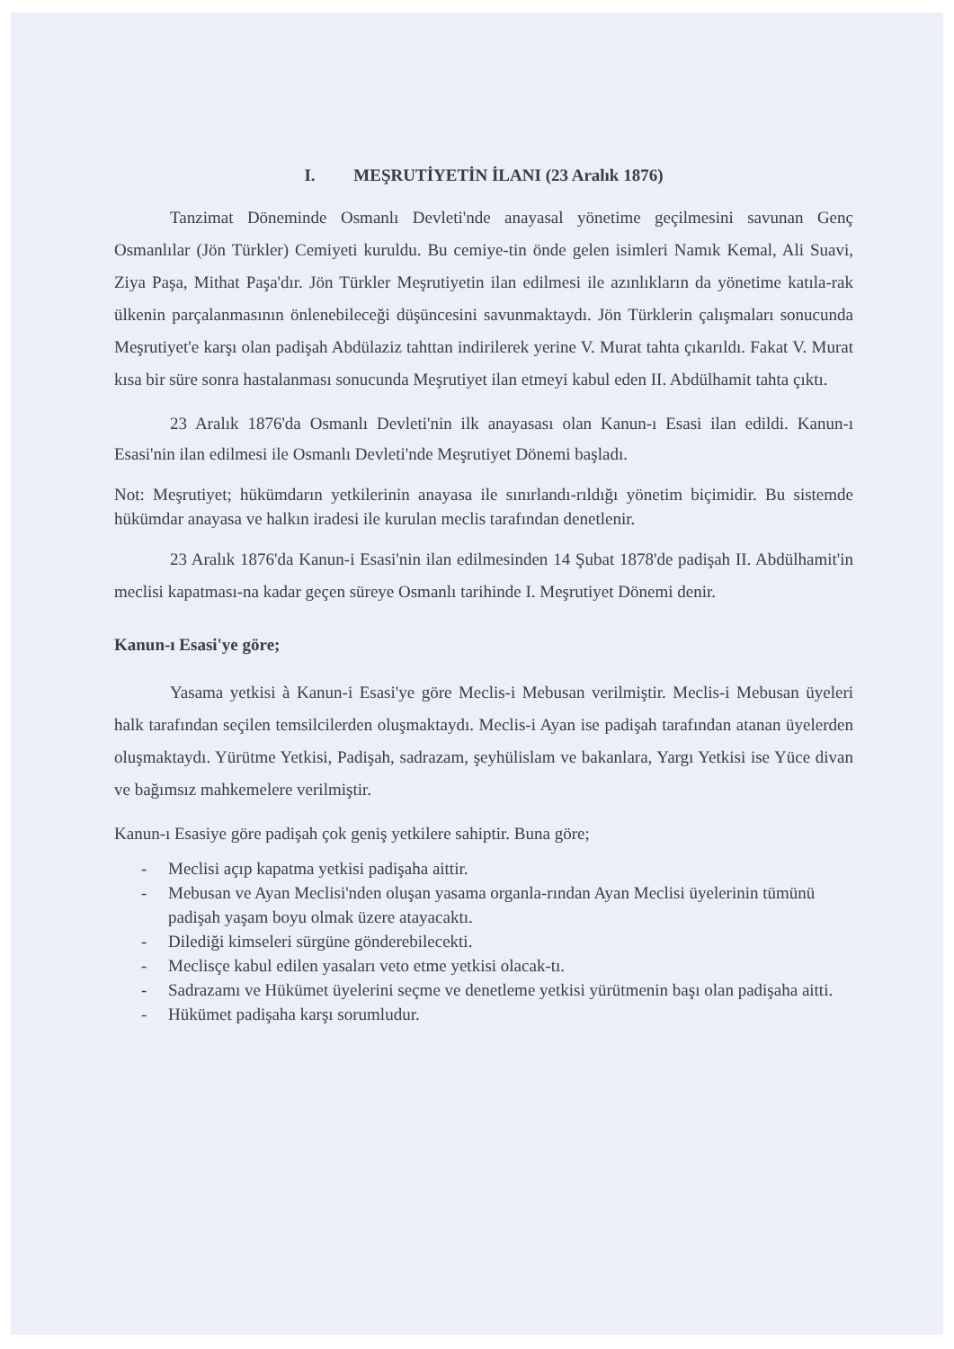I. MEŞRUTİYETİN İLANI (23 Aralık 1876)
Tanzimat Döneminde Osmanlı Devleti'nde anayasal yönetime geçilmesini savunan Genç Osmanlılar (Jön Türkler) Cemiyeti kuruldu. Bu cemiye-tin önde gelen isimleri Namık Kemal, Ali Suavi, Ziya Paşa, Mithat Paşa'dır. Jön Türkler Meşrutiyetin ilan edilmesi ile azınlıkların da yönetime katıla-rak ülkenin parçalanmasının önlenebileceği düşüncesini savunmaktaydı. Jön Türklerin çalışmaları sonucunda Meşrutiyet'e karşı olan padişah Abdülaziz tahttan indirilerek yerine V. Murat tahta çıkarıldı. Fakat V. Murat kısa bir süre sonra hastalanması sonucunda Meşrutiyet ilan etmeyi kabul eden II. Abdülhamit tahta çıktı.
23 Aralık 1876'da Osmanlı Devleti'nin ilk anayasası olan Kanun-ı Esasi ilan edildi. Kanun-ı Esasi'nin ilan edilmesi ile Osmanlı Devleti'nde Meşrutiyet Dönemi başladı.
Not: Meşrutiyet; hükümdarın yetkilerinin anayasa ile sınırlandı-rıldığı yönetim biçimidir. Bu sistemde hükümdar anayasa ve halkın iradesi ile kurulan meclis tarafından denetlenir.
23 Aralık 1876'da Kanun-i Esasi'nin ilan edilmesinden 14 Şubat 1878'de padişah II. Abdülhamit'in meclisi kapatması-na kadar geçen süreye Osmanlı tarihinde I. Meşrutiyet Dönemi denir.
Kanun-ı Esasi'ye göre;
Yasama yetkisi à Kanun-i Esasi'ye göre Meclis-i Mebusan verilmiştir. Meclis-i Mebusan üyeleri halk tarafından seçilen temsilcilerden oluşmaktaydı. Meclis-i Ayan ise padişah tarafından atanan üyelerden oluşmaktaydı. Yürütme Yetkisi, Padişah, sadrazam, şeyhülislam ve bakanlara, Yargı Yetkisi ise Yüce divan ve bağımsız mahkemelere verilmiştir.
Kanun-ı Esasiye göre padişah çok geniş yetkilere sahiptir. Buna göre;
- Meclisi açıp kapatma yetkisi padişaha aittir.
- Mebusan ve Ayan Meclisi'nden oluşan yasama organla-rından Ayan Meclisi üyelerinin tümünü padişah yaşam boyu olmak üzere atayacaktı.
- Dilediği kimseleri sürgüne gönderebilecekti.
- Meclisçe kabul edilen yasaları veto etme yetkisi olacak-tı.
- Sadrazamı ve Hükümet üyelerini seçme ve denetleme yetkisi yürütmenin başı olan padişaha aitti.
- Hükümet padişaha karşı sorumludur.